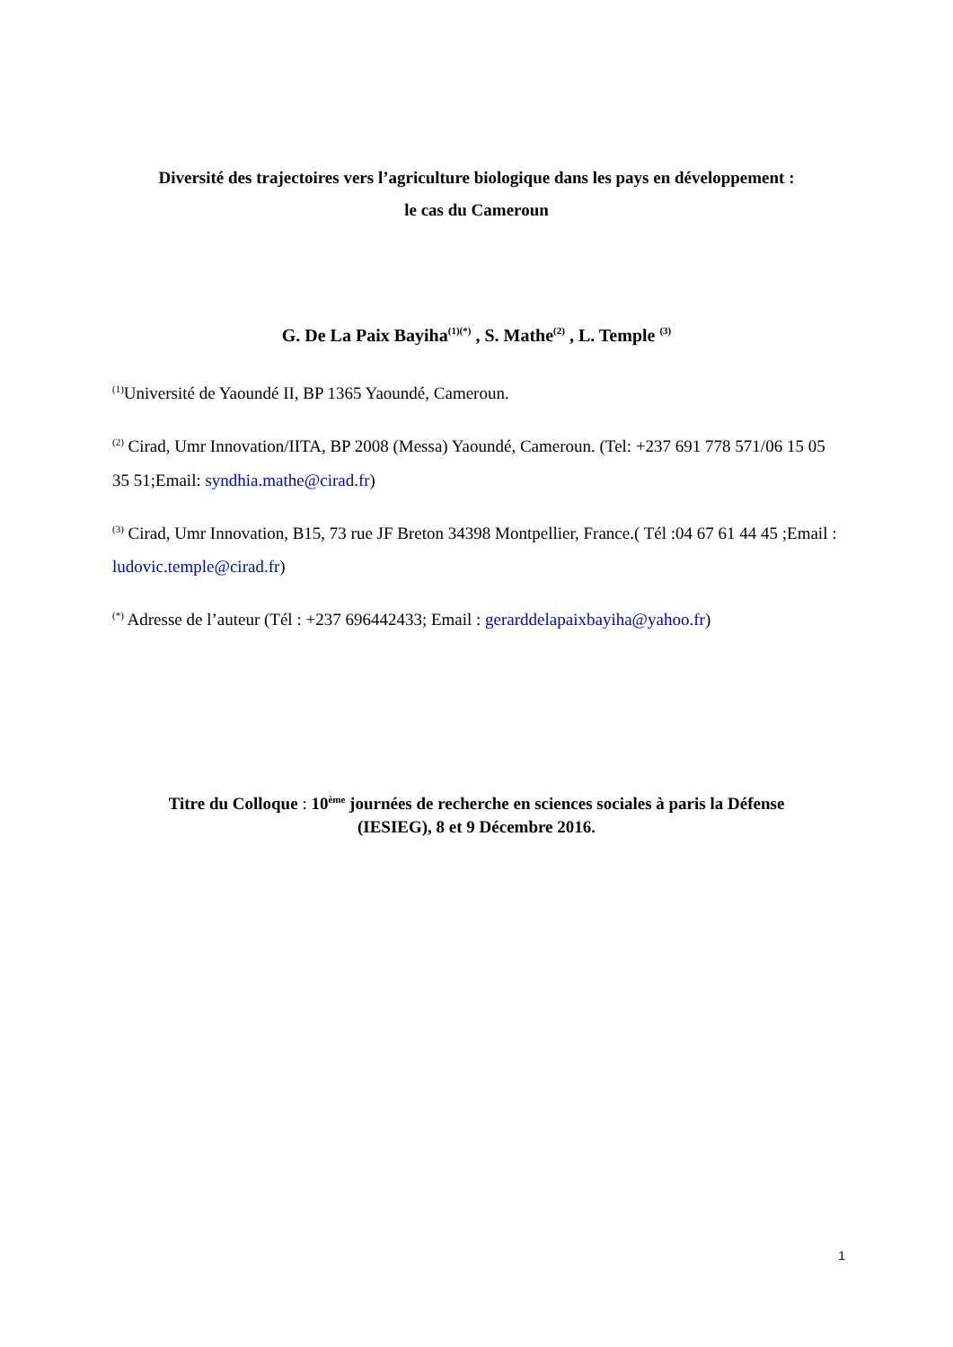Diversité des trajectoires vers l’agriculture biologique dans les pays en développement :
le cas du Cameroun
G. De La Paix Bayiha<sup>(1)(*)</sup> , S. Mathe<sup>(2)</sup> , L. Temple <sup>(3)</sup>
<sup>(1)</sup> Université de Yaoundé II, BP 1365 Yaoundé, Cameroun.
<sup>(2)</sup> Cirad, Umr Innovation/IITA, BP 2008 (Messa) Yaoundé, Cameroun. (Tel: +237 691 778 571/06 15 05 35 51;Email: syndhia.mathe@cirad.fr)
<sup>(3)</sup> Cirad, Umr Innovation, B15, 73 rue JF Breton 34398 Montpellier, France.( Tél :04 67 61 44 45 ;Email : ludovic.temple@cirad.fr)
<sup>(*)</sup> Adresse de l’auteur (Tél : +237 696442433; Email : gerarddelapaixbayiha@yahoo.fr)
Titre du Colloque : 10<sup>ème</sup> journées de recherche en sciences sociales à paris la Défense
(IESIEG), 8 et 9 Décembre 2016.
1